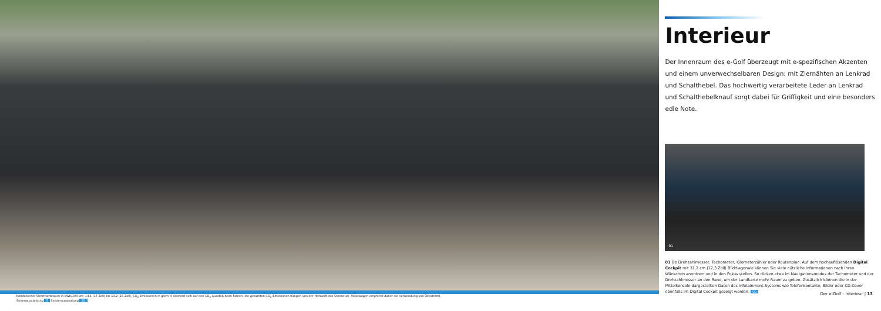Interieur
Der Innenraum des e-Golf überzeugt mit e-spezifischen Akzenten und einem unverwechselbaren Design: mit Ziernähten an Lenkrad und Schalt­hebel. Das hochwertig verarbeitete Leder an Lenkrad und Schalthebelknauf sorgt dabei für Griffigkeit und eine besonders edle Note.
01
01 Ob Drehzahlmesser, Tachometer, Kilometerzähler oder Routenplan: Auf dem hochauflösenden Digital Cockpit mit 31,2 cm (12,3 Zoll) Bilddiagonale können Sie viele nützliche Informationen nach Ihren Wünschen anordnen und in den Fokus stellen. So rücken etwa im Navigationsmodus der Tachometer und der Drehzahl­messer an den Rand, um der Landkarte mehr Raum zu geben. Zusätzlich können die in der Mittelkonsole dargestellten Daten des Infotainment-Systems wie Telefonkontakte, Bilder oder CD-Cover ebenfalls im Digital Cockpit gezeigt werden. SO
Kombinierter Stromverbrauch in kWh/100 km: 14,1 (17 Zoll) bis 13,2 (16 Zoll), CO<sub>2</sub>-Emissionen in g/km: 0 (bezieht sich auf den CO<sub>2</sub>-Ausstoß beim Fahren, die gesamten CO<sub>2</sub>-Emissionen hängen von der Herkunft des Stroms ab. Volkswagen empfiehlt daher die Verwendung von Ökostrom).
Serienausstattung S Sonderausstattung SO
Der e-Golf - Interieur | 13